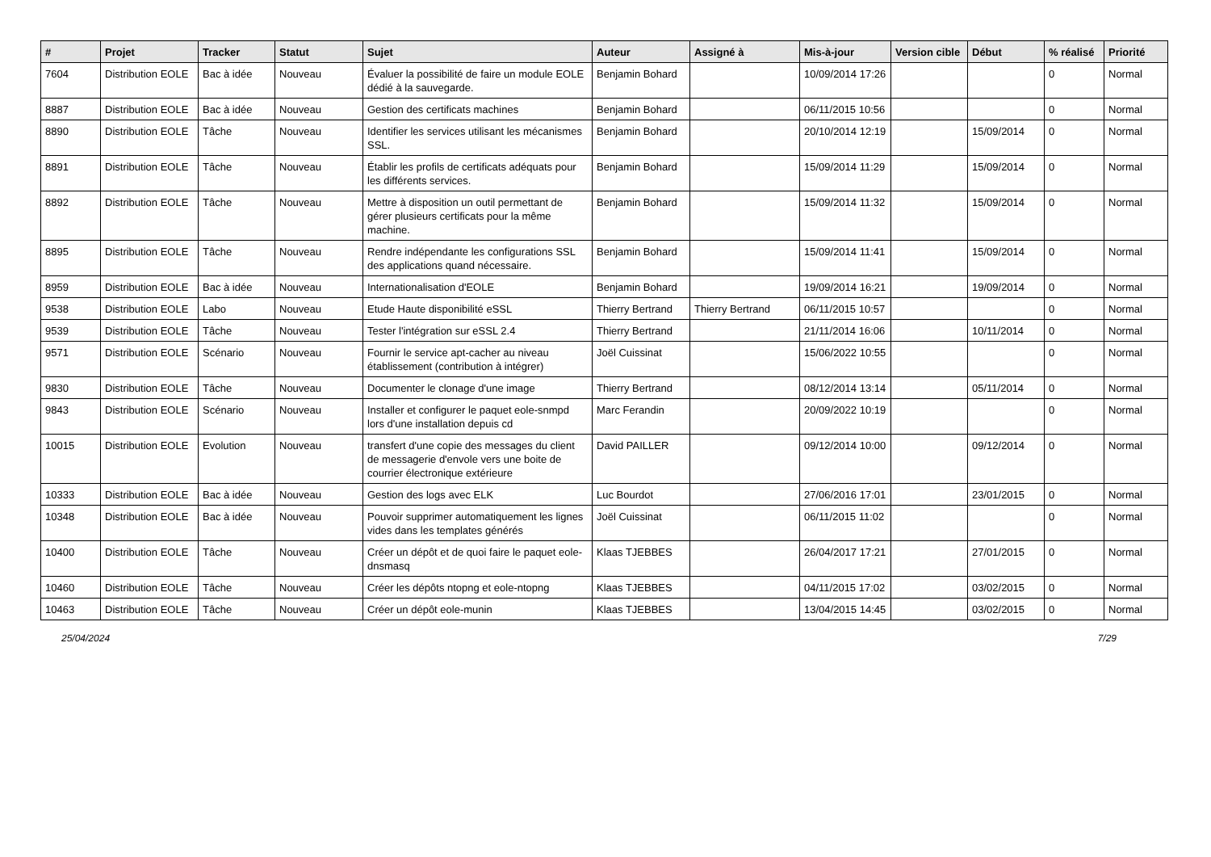| # | Projet | Tracker | Statut | Sujet | Auteur | Assigné à | Mis-à-jour | Version cible | Début | % réalisé | Priorité |
| --- | --- | --- | --- | --- | --- | --- | --- | --- | --- | --- | --- |
| 7604 | Distribution EOLE | Bac à idée | Nouveau | Évaluer la possibilité de faire un module EOLE dédié à la sauvegarde. | Benjamin Bohard | | 10/09/2014 17:26 | | | 0 | Normal |
| 8887 | Distribution EOLE | Bac à idée | Nouveau | Gestion des certificats machines | Benjamin Bohard | | 06/11/2015 10:56 | | | 0 | Normal |
| 8890 | Distribution EOLE | Tâche | Nouveau | Identifier les services utilisant les mécanismes SSL. | Benjamin Bohard | | 20/10/2014 12:19 | | 15/09/2014 | 0 | Normal |
| 8891 | Distribution EOLE | Tâche | Nouveau | Établir les profils de certificats adéquats pour les différents services. | Benjamin Bohard | | 15/09/2014 11:29 | | 15/09/2014 | 0 | Normal |
| 8892 | Distribution EOLE | Tâche | Nouveau | Mettre à disposition un outil permettant de gérer plusieurs certificats pour la même machine. | Benjamin Bohard | | 15/09/2014 11:32 | | 15/09/2014 | 0 | Normal |
| 8895 | Distribution EOLE | Tâche | Nouveau | Rendre indépendante les configurations SSL des applications quand nécessaire. | Benjamin Bohard | | 15/09/2014 11:41 | | 15/09/2014 | 0 | Normal |
| 8959 | Distribution EOLE | Bac à idée | Nouveau | Internationalisation d'EOLE | Benjamin Bohard | | 19/09/2014 16:21 | | 19/09/2014 | 0 | Normal |
| 9538 | Distribution EOLE | Labo | Nouveau | Etude Haute disponibilité eSSL | Thierry Bertrand | Thierry Bertrand | 06/11/2015 10:57 | | | 0 | Normal |
| 9539 | Distribution EOLE | Tâche | Nouveau | Tester l'intégration sur eSSL 2.4 | Thierry Bertrand | | 21/11/2014 16:06 | | 10/11/2014 | 0 | Normal |
| 9571 | Distribution EOLE | Scénario | Nouveau | Fournir le service apt-cacher au niveau établissement (contribution à intégrer) | Joël Cuissinat | | 15/06/2022 10:55 | | | 0 | Normal |
| 9830 | Distribution EOLE | Tâche | Nouveau | Documenter le clonage d'une image | Thierry Bertrand | | 08/12/2014 13:14 | | 05/11/2014 | 0 | Normal |
| 9843 | Distribution EOLE | Scénario | Nouveau | Installer et configurer le paquet eole-snmpd lors d'une installation depuis cd | Marc Ferandin | | 20/09/2022 10:19 | | | 0 | Normal |
| 10015 | Distribution EOLE | Evolution | Nouveau | transfert d'une copie des messages du client de messagerie d'envole vers une boite de courrier électronique extérieure | David PAILLER | | 09/12/2014 10:00 | | 09/12/2014 | 0 | Normal |
| 10333 | Distribution EOLE | Bac à idée | Nouveau | Gestion des logs avec ELK | Luc Bourdot | | 27/06/2016 17:01 | | 23/01/2015 | 0 | Normal |
| 10348 | Distribution EOLE | Bac à idée | Nouveau | Pouvoir supprimer automatiquement les lignes vides dans les templates générés | Joël Cuissinat | | 06/11/2015 11:02 | | | 0 | Normal |
| 10400 | Distribution EOLE | Tâche | Nouveau | Créer un dépôt et de quoi faire le paquet eole-dnsmasq | Klaas TJEBBES | | 26/04/2017 17:21 | | 27/01/2015 | 0 | Normal |
| 10460 | Distribution EOLE | Tâche | Nouveau | Créer les dépôts ntopng et eole-ntopng | Klaas TJEBBES | | 04/11/2015 17:02 | | 03/02/2015 | 0 | Normal |
| 10463 | Distribution EOLE | Tâche | Nouveau | Créer un dépôt eole-munin | Klaas TJEBBES | | 13/04/2015 14:45 | | 03/02/2015 | 0 | Normal |
25/04/2024 7/29